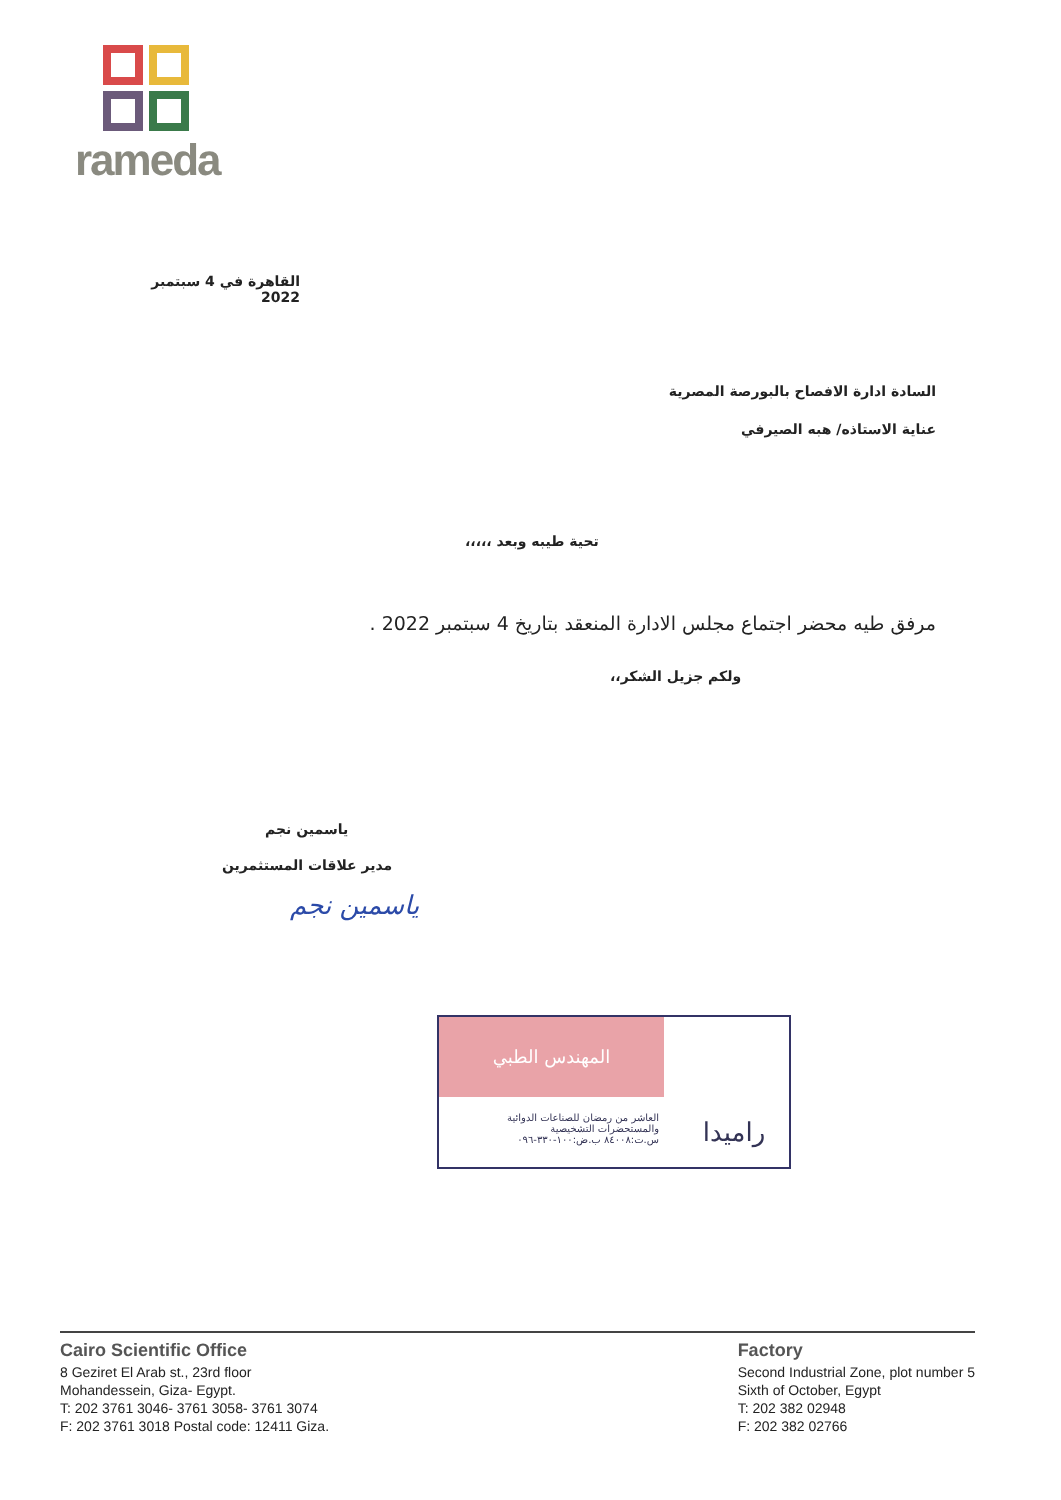rameda
القاهرة في 4 سبتمبر 2022
السادة ادارة الافصاح بالبورصة المصرية
عناية الاستاذه/ هبه الصيرفي
تحية طيبه وبعد ،،،،،
مرفق طيه محضر اجتماع مجلس الادارة المنعقد بتاريخ 4 سبتمبر 2022 .
ولكم جزيل الشكر،،
ياسمين نجم
مدير علاقات المستثمرين
ياسمين نجم
راميدا المهندس الطبي
العاشر من رمضان للصناعات الدوائية
والمستحضرات التشخيصية
س.ت:٨٤٠٠٨ ب.ض:١٠٠-٣٣٠-٠٩٦
Cairo Scientific Office
8 Geziret El Arab st., 23rd floor
Mohandessein, Giza- Egypt.
T: 202 3761 3046- 3761 3058- 3761 3074
F: 202 3761 3018 Postal code: 12411 Giza.
Factory
Second Industrial Zone, plot number 5
Sixth of October, Egypt
T: 202 382 02948
F: 202 382 02766